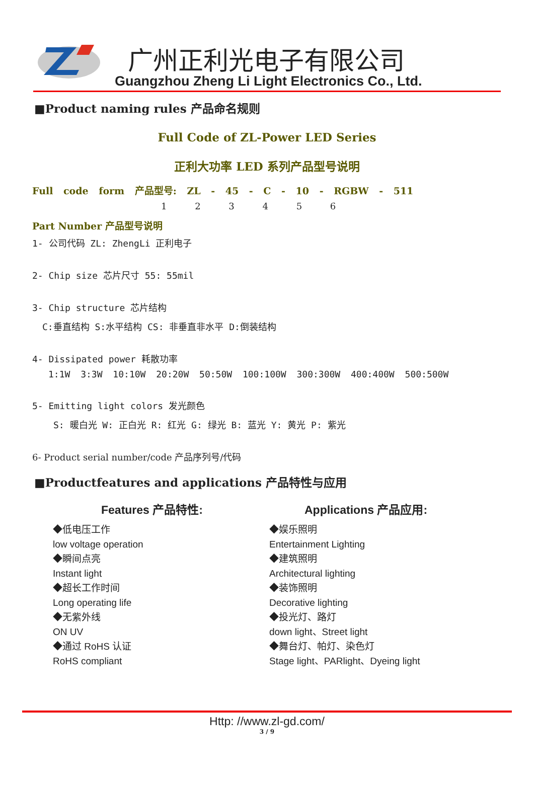广州正利光电子有限公司
Guangzhou Zheng Li Light Electronics Co., Ltd.
■Product naming rules 产品命名规则
Full Code of ZL-Power LED Series
正利大功率 LED 系列产品型号说明
Full code form 产品型号: ZL - 45 - C - 10 - RGBW - 511
1 2 3 4 5 6
Part Number 产品型号说明
1- 公司代码 ZL: ZhengLi 正利电子
2- Chip size 芯片尺寸 55: 55mil
3- Chip structure 芯片结构
C:垂直结构 S:水平结构 CS: 非垂直非水平 D:倒装结构
4- Dissipated power 耗散功率
1:1W 3:3W 10:10W 20:20W 50:50W 100:100W 300:300W 400:400W 500:500W
5- Emitting light colors 发光颜色
S: 暖白光 W: 正白光 R: 红光 G: 绿光 B: 蓝光 Y: 黄光 P: 紫光
6- Product serial number/code 产品序列号/代码
■Productfeatures and applications 产品特性与应用
Features 产品特性:
◆低电压工作
low voltage operation
◆瞬间点亮
Instant light
◆超长工作时间
Long operating life
◆无紫外线
ON UV
◆通过 RoHS 认证
RoHS compliant
Applications 产品应用:
◆娱乐照明
Entertainment Lighting
◆建筑照明
Architectural lighting
◆装饰照明
Decorative lighting
◆投光灯、路灯
down light、Street light
◆舞台灯、帕灯、染色灯
Stage light、PARlight、Dyeing light
Http: //www.zl-gd.com/
3 / 9